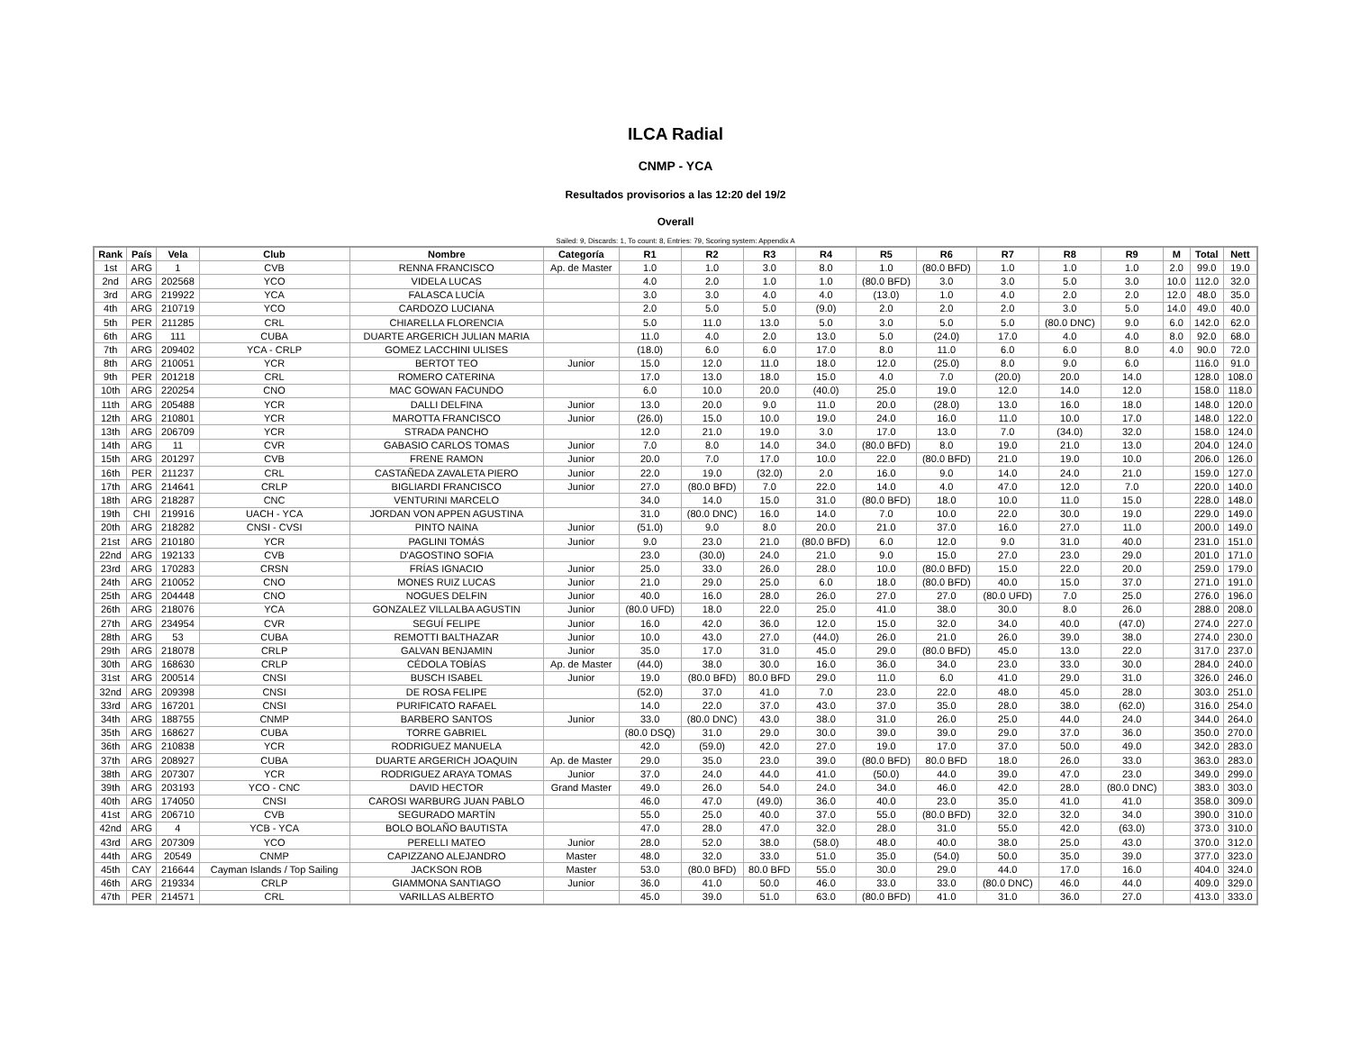ILCA Radial
CNMP - YCA
Resultados provisorios a las 12:20 del 19/2
Overall
Sailed: 9, Discards: 1, To count: 8, Entries: 79, Scoring system: Appendix A
| Rank | País | Vela | Club | Nombre | Categoría | R1 | R2 | R3 | R4 | R5 | R6 | R7 | R8 | R9 | M | Total | Nett |
| --- | --- | --- | --- | --- | --- | --- | --- | --- | --- | --- | --- | --- | --- | --- | --- | --- | --- |
| 1st | ARG | 1 | CVB | RENNA FRANCISCO | Ap. de Master | 1.0 | 1.0 | 3.0 | 8.0 | 1.0 | (80.0 BFD) | 1.0 | 1.0 | 1.0 | 2.0 | 99.0 | 19.0 |
| 2nd | ARG | 202568 | YCO | VIDELA LUCAS | | 4.0 | 2.0 | 1.0 | 1.0 | (80.0 BFD) | 3.0 | 3.0 | 5.0 | 3.0 | 10.0 | 112.0 | 32.0 |
| 3rd | ARG | 219922 | YCA | FALASCA LUCÍA | | 3.0 | 3.0 | 4.0 | 4.0 | (13.0) | 1.0 | 4.0 | 2.0 | 2.0 | 12.0 | 48.0 | 35.0 |
| 4th | ARG | 210719 | YCO | CARDOZO LUCIANA | | 2.0 | 5.0 | 5.0 | (9.0) | 2.0 | 2.0 | 2.0 | 3.0 | 5.0 | 14.0 | 49.0 | 40.0 |
| 5th | PER | 211285 | CRL | CHIARELLA FLORENCIA | | 5.0 | 11.0 | 13.0 | 5.0 | 3.0 | 5.0 | 5.0 | (80.0 DNC) | 9.0 | 6.0 | 142.0 | 62.0 |
| 6th | ARG | 111 | CUBA | DUARTE ARGERICH JULIAN MARIA | | 11.0 | 4.0 | 2.0 | 13.0 | 5.0 | (24.0) | 17.0 | 4.0 | 4.0 | 8.0 | 92.0 | 68.0 |
| 7th | ARG | 209402 | YCA - CRLP | GOMEZ LACCHINI ULISES | | (18.0) | 6.0 | 6.0 | 17.0 | 8.0 | 11.0 | 6.0 | 6.0 | 8.0 | 4.0 | 90.0 | 72.0 |
| 8th | ARG | 210051 | YCR | BERTOT TEO | Junior | 15.0 | 12.0 | 11.0 | 18.0 | 12.0 | (25.0) | 8.0 | 9.0 | 6.0 | | 116.0 | 91.0 |
| 9th | PER | 201218 | CRL | ROMERO CATERINA | | 17.0 | 13.0 | 18.0 | 15.0 | 4.0 | 7.0 | (20.0) | 20.0 | 14.0 | | 128.0 | 108.0 |
| 10th | ARG | 220254 | CNO | MAC GOWAN FACUNDO | | 6.0 | 10.0 | 20.0 | (40.0) | 25.0 | 19.0 | 12.0 | 14.0 | 12.0 | | 158.0 | 118.0 |
| 11th | ARG | 205488 | YCR | DALLI DELFINA | Junior | 13.0 | 20.0 | 9.0 | 11.0 | 20.0 | (28.0) | 13.0 | 16.0 | 18.0 | | 148.0 | 120.0 |
| 12th | ARG | 210801 | YCR | MAROTTA FRANCISCO | Junior | (26.0) | 15.0 | 10.0 | 19.0 | 24.0 | 16.0 | 11.0 | 10.0 | 17.0 | | 148.0 | 122.0 |
| 13th | ARG | 206709 | YCR | STRADA PANCHO | | 12.0 | 21.0 | 19.0 | 3.0 | 17.0 | 13.0 | 7.0 | (34.0) | 32.0 | | 158.0 | 124.0 |
| 14th | ARG | 11 | CVR | GABASIO CARLOS TOMAS | Junior | 7.0 | 8.0 | 14.0 | 34.0 | (80.0 BFD) | 8.0 | 19.0 | 21.0 | 13.0 | | 204.0 | 124.0 |
| 15th | ARG | 201297 | CVB | FRENE RAMON | Junior | 20.0 | 7.0 | 17.0 | 10.0 | 22.0 | (80.0 BFD) | 21.0 | 19.0 | 10.0 | | 206.0 | 126.0 |
| 16th | PER | 211237 | CRL | CASTAÑEDA ZAVALETA PIERO | Junior | 22.0 | 19.0 | (32.0) | 2.0 | 16.0 | 9.0 | 14.0 | 24.0 | 21.0 | | 159.0 | 127.0 |
| 17th | ARG | 214641 | CRLP | BIGLIARDI FRANCISCO | Junior | 27.0 | (80.0 BFD) | 7.0 | 22.0 | 14.0 | 4.0 | 47.0 | 12.0 | 7.0 | | 220.0 | 140.0 |
| 18th | ARG | 218287 | CNC | VENTURINI MARCELO | | 34.0 | 14.0 | 15.0 | 31.0 | (80.0 BFD) | 18.0 | 10.0 | 11.0 | 15.0 | | 228.0 | 148.0 |
| 19th | CHI | 219916 | UACH - YCA | JORDAN VON APPEN AGUSTINA | | 31.0 | (80.0 DNC) | 16.0 | 14.0 | 7.0 | 10.0 | 22.0 | 30.0 | 19.0 | | 229.0 | 149.0 |
| 20th | ARG | 218282 | CNSI - CVSI | PINTO NAINA | Junior | (51.0) | 9.0 | 8.0 | 20.0 | 21.0 | 37.0 | 16.0 | 27.0 | 11.0 | | 200.0 | 149.0 |
| 21st | ARG | 210180 | YCR | PAGLINI TOMÁS | Junior | 9.0 | 23.0 | 21.0 | (80.0 BFD) | 6.0 | 12.0 | 9.0 | 31.0 | 40.0 | | 231.0 | 151.0 |
| 22nd | ARG | 192133 | CVB | D'AGOSTINO SOFIA | | 23.0 | (30.0) | 24.0 | 21.0 | 9.0 | 15.0 | 27.0 | 23.0 | 29.0 | | 201.0 | 171.0 |
| 23rd | ARG | 170283 | CRSN | FRÍAS IGNACIO | Junior | 25.0 | 33.0 | 26.0 | 28.0 | 10.0 | (80.0 BFD) | 15.0 | 22.0 | 20.0 | | 259.0 | 179.0 |
| 24th | ARG | 210052 | CNO | MONES RUIZ LUCAS | Junior | 21.0 | 29.0 | 25.0 | 6.0 | 18.0 | (80.0 BFD) | 40.0 | 15.0 | 37.0 | | 271.0 | 191.0 |
| 25th | ARG | 204448 | CNO | NOGUES DELFIN | Junior | 40.0 | 16.0 | 28.0 | 26.0 | 27.0 | 27.0 | (80.0 UFD) | 7.0 | 25.0 | | 276.0 | 196.0 |
| 26th | ARG | 218076 | YCA | GONZALEZ VILLALBA AGUSTIN | Junior | (80.0 UFD) | 18.0 | 22.0 | 25.0 | 41.0 | 38.0 | 30.0 | 8.0 | 26.0 | | 288.0 | 208.0 |
| 27th | ARG | 234954 | CVR | SEGUÍ FELIPE | Junior | 16.0 | 42.0 | 36.0 | 12.0 | 15.0 | 32.0 | 34.0 | 40.0 | (47.0) | | 274.0 | 227.0 |
| 28th | ARG | 53 | CUBA | REMOTTI BALTHAZAR | Junior | 10.0 | 43.0 | 27.0 | (44.0) | 26.0 | 21.0 | 26.0 | 39.0 | 38.0 | | 274.0 | 230.0 |
| 29th | ARG | 218078 | CRLP | GALVAN BENJAMIN | Junior | 35.0 | 17.0 | 31.0 | 45.0 | 29.0 | (80.0 BFD) | 45.0 | 13.0 | 22.0 | | 317.0 | 237.0 |
| 30th | ARG | 168630 | CRLP | CÉDOLA TOBÍAS | Ap. de Master | (44.0) | 38.0 | 30.0 | 16.0 | 36.0 | 34.0 | 23.0 | 33.0 | 30.0 | | 284.0 | 240.0 |
| 31st | ARG | 200514 | CNSI | BUSCH ISABEL | Junior | 19.0 | (80.0 BFD) | 80.0 BFD | 29.0 | 11.0 | 6.0 | 41.0 | 29.0 | 31.0 | | 326.0 | 246.0 |
| 32nd | ARG | 209398 | CNSI | DE ROSA FELIPE | | (52.0) | 37.0 | 41.0 | 7.0 | 23.0 | 22.0 | 48.0 | 45.0 | 28.0 | | 303.0 | 251.0 |
| 33rd | ARG | 167201 | CNSI | PURIFICATO RAFAEL | | 14.0 | 22.0 | 37.0 | 43.0 | 37.0 | 35.0 | 28.0 | 38.0 | (62.0) | | 316.0 | 254.0 |
| 34th | ARG | 188755 | CNMP | BARBERO SANTOS | Junior | 33.0 | (80.0 DNC) | 43.0 | 38.0 | 31.0 | 26.0 | 25.0 | 44.0 | 24.0 | | 344.0 | 264.0 |
| 35th | ARG | 168627 | CUBA | TORRE GABRIEL | | (80.0 DSQ) | 31.0 | 29.0 | 30.0 | 39.0 | 39.0 | 29.0 | 37.0 | 36.0 | | 350.0 | 270.0 |
| 36th | ARG | 210838 | YCR | RODRIGUEZ MANUELA | | 42.0 | (59.0) | 42.0 | 27.0 | 19.0 | 17.0 | 37.0 | 50.0 | 49.0 | | 342.0 | 283.0 |
| 37th | ARG | 208927 | CUBA | DUARTE ARGERICH JOAQUIN | Ap. de Master | 29.0 | 35.0 | 23.0 | 39.0 | (80.0 BFD) | 80.0 BFD | 18.0 | 26.0 | 33.0 | | 363.0 | 283.0 |
| 38th | ARG | 207307 | YCR | RODRIGUEZ ARAYA TOMAS | Junior | 37.0 | 24.0 | 44.0 | 41.0 | (50.0) | 44.0 | 39.0 | 47.0 | 23.0 | | 349.0 | 299.0 |
| 39th | ARG | 203193 | YCO - CNC | DAVID HECTOR | Grand Master | 49.0 | 26.0 | 54.0 | 24.0 | 34.0 | 46.0 | 42.0 | 28.0 | (80.0 DNC) | | 383.0 | 303.0 |
| 40th | ARG | 174050 | CNSI | CAROSI WARBURG JUAN PABLO | | 46.0 | 47.0 | (49.0) | 36.0 | 40.0 | 23.0 | 35.0 | 41.0 | 41.0 | | 358.0 | 309.0 |
| 41st | ARG | 206710 | CVB | SEGURADO MARTÍN | | 55.0 | 25.0 | 40.0 | 37.0 | 55.0 | (80.0 BFD) | 32.0 | 32.0 | 34.0 | | 390.0 | 310.0 |
| 42nd | ARG | 4 | YCB - YCA | BOLO BOLAÑO BAUTISTA | | 47.0 | 28.0 | 47.0 | 32.0 | 28.0 | 31.0 | 55.0 | 42.0 | (63.0) | | 373.0 | 310.0 |
| 43rd | ARG | 207309 | YCO | PERELLI MATEO | Junior | 28.0 | 52.0 | 38.0 | (58.0) | 48.0 | 40.0 | 38.0 | 25.0 | 43.0 | | 370.0 | 312.0 |
| 44th | ARG | 20549 | CNMP | CAPIZZANO ALEJANDRO | Master | 48.0 | 32.0 | 33.0 | 51.0 | 35.0 | (54.0) | 50.0 | 35.0 | 39.0 | | 377.0 | 323.0 |
| 45th | CAY | 216644 | Cayman Islands / Top Sailing | JACKSON ROB | Master | 53.0 | (80.0 BFD) | 80.0 BFD | 55.0 | 30.0 | 29.0 | 44.0 | 17.0 | 16.0 | | 404.0 | 324.0 |
| 46th | ARG | 219334 | CRLP | GIAMMONA SANTIAGO | Junior | 36.0 | 41.0 | 50.0 | 46.0 | 33.0 | 33.0 | (80.0 DNC) | 46.0 | 44.0 | | 409.0 | 329.0 |
| 47th | PER | 214571 | CRL | VARILLAS ALBERTO | | 45.0 | 39.0 | 51.0 | 63.0 | (80.0 BFD) | 41.0 | 31.0 | 36.0 | 27.0 | | 413.0 | 333.0 |